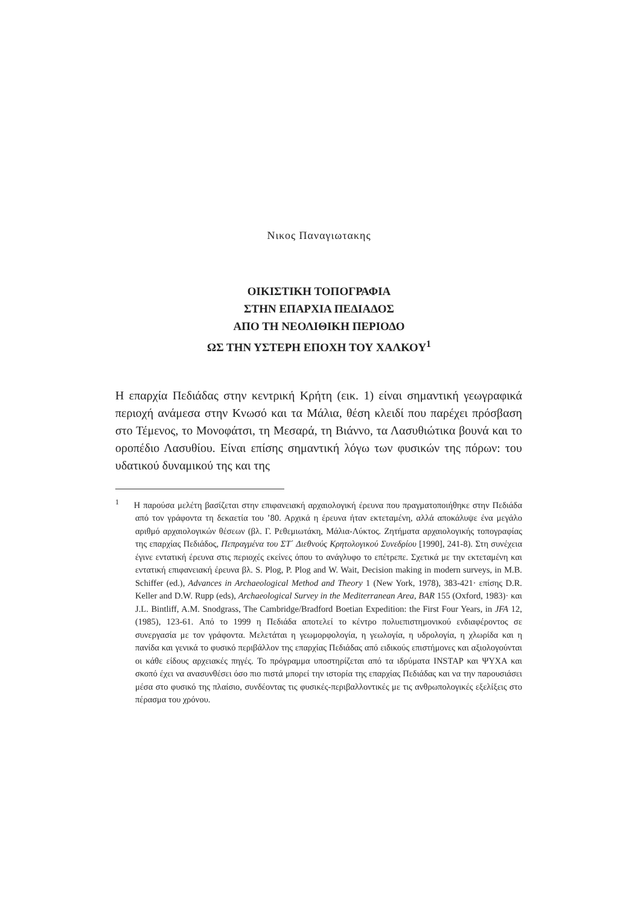Νικος Παναγιωτακης
ΟΙΚΙΣΤΙΚΗ ΤΟΠΟΓΡΑΦΙΑ
ΣΤΗΝ ΕΠΑΡΧΙΑ ΠΕΔΙΑΔΟΣ
ΑΠΟ ΤΗ ΝΕΟΛΙΘΙΚΗ ΠΕΡΙΟΔΟ
ΩΣ ΤΗΝ ΥΣΤΕΡΗ ΕΠΟΧΗ ΤΟΥ ΧΑΛΚΟΥ<sup>1</sup>
Η επαρχία Πεδιάδας στην κεντρική Κρήτη (εικ. 1) είναι σημαντική γεωγραφικά περιοχή ανάμεσα στην Κνωσό και τα Μάλια, θέση κλειδί που παρέχει πρόσβαση στο Τέμενος, το Μονοφάτσι, τη Μεσαρά, τη Βιάννο, τα Λασυθιώτικα βουνά και το οροπέδιο Λασυθίου. Είναι επίσης σημαντική λόγω των φυσικών της πόρων: του υδατικού δυναμικού της και της
<sup>1</sup> Η παρούσα μελέτη βασίζεται στην επιφανειακή αρχαιολογική έρευνα που πραγματοποιήθηκε στην Πεδιάδα από τον γράφοντα τη δεκαετία του ’80. Αρχικά η έρευνα ήταν εκτεταμένη, αλλά αποκάλυψε ένα μεγάλο αριθμό αρχαιολογικών θέσεων (βλ. Γ. Ρεθεμιωτάκη, Μάλια-Λύκτος. Ζητήματα αρχαιολογικής τοπογραφίας της επαρχίας Πεδιάδος, Πεπραγμένα του ΣΤ΄ Διεθνούς Κρητολογικού Συνεδρίου [1990], 241-8). Στη συνέχεια έγινε εντατική έρευνα στις περιοχές εκείνες όπου το ανάγλυφο το επέτρεπε. Σχετικά με την εκτεταμένη και εντατική επιφανειακή έρευνα βλ. S. Plog, P. Plog and W. Wait, Decision making in modern surveys, in M.B. Schiffer (ed.), Advances in Archaeological Method and Theory 1 (New York, 1978), 383-421· επίσης D.R. Keller and D.W. Rupp (eds), Archaeological Survey in the Mediterranean Area, BAR 155 (Oxford, 1983)· και J.L. Bintliff, A.M. Snodgrass, The Cambridge/Bradford Boetian Expedition: the First Four Years, in JFA 12, (1985), 123-61. Από το 1999 η Πεδιάδα αποτελεί το κέντρο πολυεπιστημονικού ενδιαφέροντος σε συνεργασία με τον γράφοντα. Μελετάται η γεωμορφολογία, η γεωλογία, η υδρολογία, η χλωρίδα και η πανίδα και γενικά το φυσικό περιβάλλον της επαρχίας Πεδιάδας από ειδικούς επιστήμονες και αξιολογούνται οι κάθε είδους αρχειακές πηγές. Το πρόγραμμα υποστηρίζεται από τα ιδρύματα INSTAP και ΨΥΧΑ και σκοπό έχει να ανασυνθέσει όσο πιο πιστά μπορεί την ιστορία της επαρχίας Πεδιάδας και να την παρουσιάσει μέσα στο φυσικό της πλαίσιο, συνδέοντας τις φυσικές-περιβαλλοντικές με τις ανθρωπολογικές εξελίξεις στο πέρασμα του χρόνου.